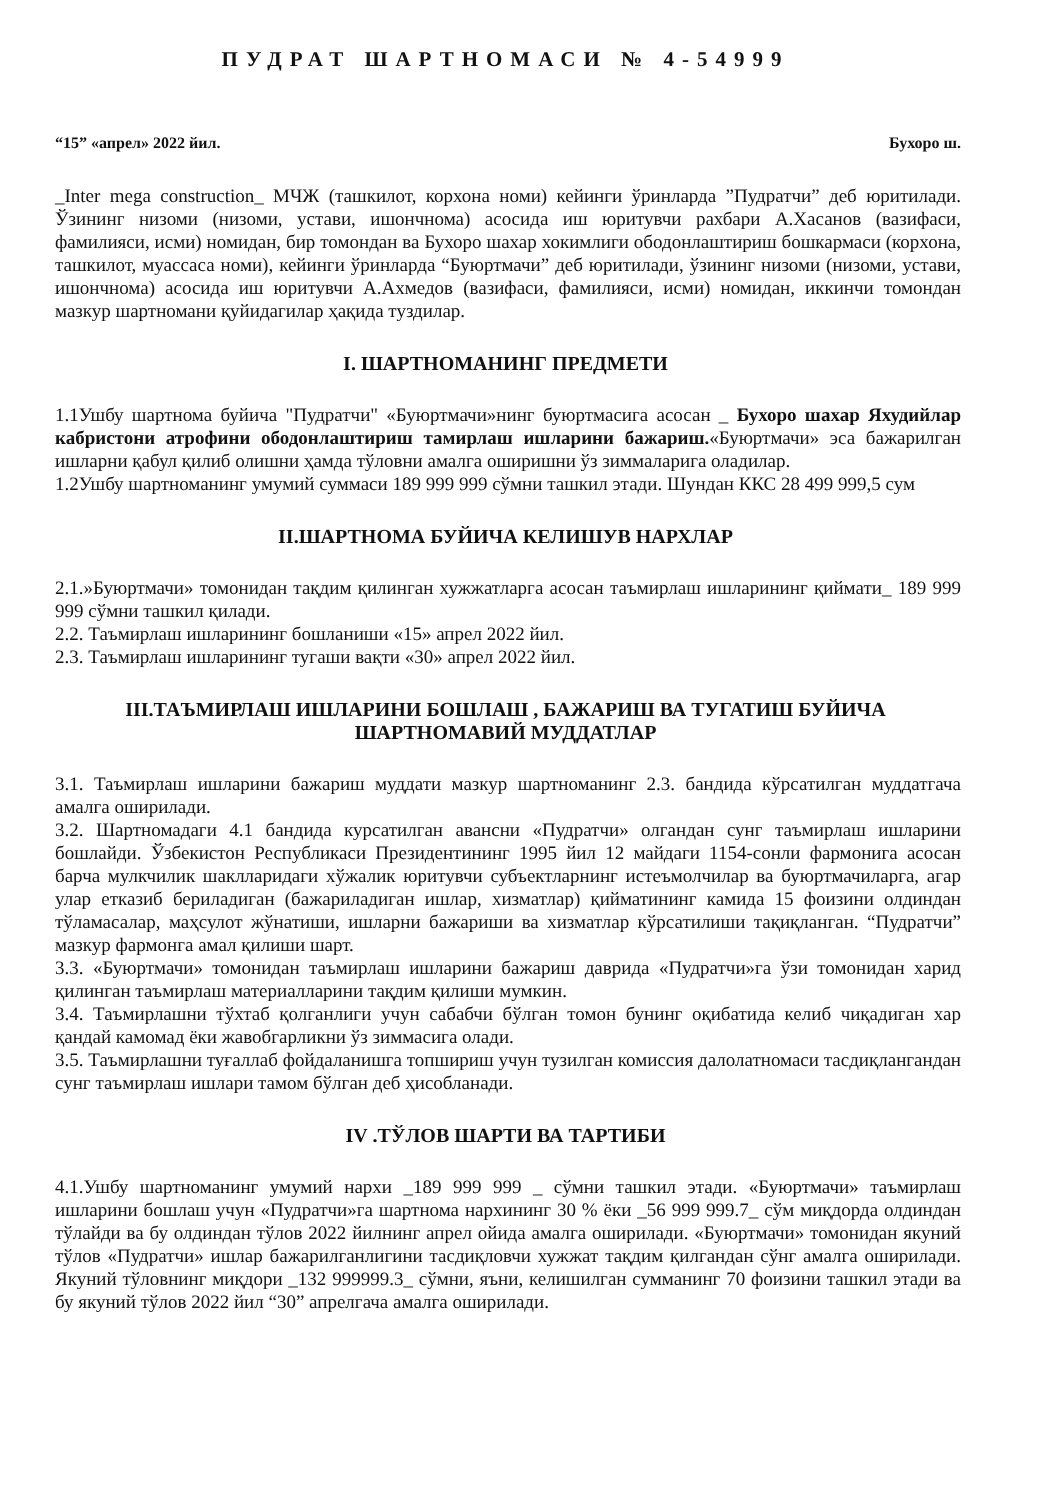ПУДРАТ ШАРТНОМАСИ № 4-54999
“15” «апрел» 2022 йил. Бухоро ш.
_Inter mega construction_ МЧЖ (ташкилот, корхона номи) кейинги ўринларда ”Пудратчи” деб юритилади. Ўзининг низоми (низоми, устави, ишончнома) асосида иш юритувчи рахбари А.Хасанов (вазифаси, фамилияси, исми) номидан, бир томондан ва Бухоро шахар хокимлиги ободонлаштириш бошкармаси (корхона, ташкилот, муассаса номи), кейинги ўринларда “Буюртмачи” деб юритилади, ўзининг низоми (низоми, устави, ишончнома) асосида иш юритувчи А.Ахмедов (вазифаси, фамилияси, исми) номидан, иккинчи томондан мазкур шартномани қуйидагилар ҳақида туздилар.
I. ШАРТНОМАНИНГ ПРЕДМЕТИ
1.1Ушбу шартнома буйича "Пудратчи" «Буюртмачи»нинг буюртмасига асосан _ Бухоро шахар Яхудийлар кабристони атрофини ободонлаштириш тамирлаш ишларини бажариш.«Буюртмачи» эса бажарилган ишларни қабул қилиб олишни ҳамда тўловни амалга оширишни ўз зиммаларига оладилар.
1.2Ушбу шартноманинг умумий суммаси 189 999 999 сўмни ташкил этади. Шундан ККС 28 499 999,5 сум
II.ШАРТНОМА БУЙИЧА КЕЛИШУВ НАРХЛАР
2.1.»Буюртмачи» томонидан тақдим қилинган хужжатларга асосан таъмирлаш ишларининг қиймати_ 189 999 999 сўмни ташкил қилади.
2.2. Таъмирлаш ишларининг бошланиши «15» апрел 2022 йил.
2.3. Таъмирлаш ишларининг тугаши вақти «30» апрел 2022 йил.
III.ТАЪМИРЛАШ ИШЛАРИНИ БОШЛАШ , БАЖАРИШ ВА ТУГАТИШ БУЙИЧА ШАРТНОМАВИЙ МУДДАТЛАР
3.1. Таъмирлаш ишларини бажариш муддати мазкур шартноманинг 2.3. бандида кўрсатилган муддатгача амалга оширилади.
3.2. Шартномадаги 4.1 бандида курсатилган авансни «Пудратчи» олгандан сунг таъмирлаш ишларини бошлайди. Ўзбекистон Республикаси Президентининг 1995 йил 12 майдаги 1154-сонли фармонига асосан барча мулкчилик шаклларидаги хўжалик юритувчи субъектларнинг истеъмолчилар ва буюртмачиларга, агар улар етказиб бериладиган (бажариладиган ишлар, хизматлар) қийматининг камида 15 фоизини олдиндан тўламасалар, маҳсулот жўнатиши, ишларни бажариши ва хизматлар кўрсатилиши тақиқланган. “Пудратчи” мазкур фармонга амал қилиши шарт.
3.3. «Буюртмачи» томонидан таъмирлаш ишларини бажариш даврида «Пудратчи»га ўзи томонидан харид қилинган таъмирлаш материалларини тақдим қилиши мумкин.
3.4. Таъмирлашни тўхтаб қолганлиги учун сабабчи бўлган томон бунинг оқибатида келиб чиқадиган хар қандай камомад ёки жавобгарликни ўз зиммасига олади.
3.5. Таъмирлашни туғаллаб фойдаланишга топшириш учун тузилган комиссия далолатномаси тасдиқлангандан сунг таъмирлаш ишлари тамом бўлган деб ҳисобланади.
IV .ТЎЛОВ ШАРТИ ВА ТАРТИБИ
4.1.Ушбу шартноманинг умумий нархи _189 999 999 _ сўмни ташкил этади. «Буюртмачи» таъмирлаш ишларини бошлаш учун «Пудратчи»га шартнома нархининг 30 % ёки _56 999 999.7_ сўм миқдорда олдиндан тўлайди ва бу олдиндан тўлов 2022 йилнинг апрел ойида амалга оширилади. «Буюртмачи» томонидан якуний тўлов «Пудратчи» ишлар бажарилганлигини тасдиқловчи хужжат тақдим қилгандан сўнг амалга оширилади. Якуний тўловнинг миқдори _132 999999.3_ сўмни, яъни, келишилган сумманинг 70 фоизини ташкил этади ва бу якуний тўлов 2022 йил “30” апрелгача амалга оширилади.